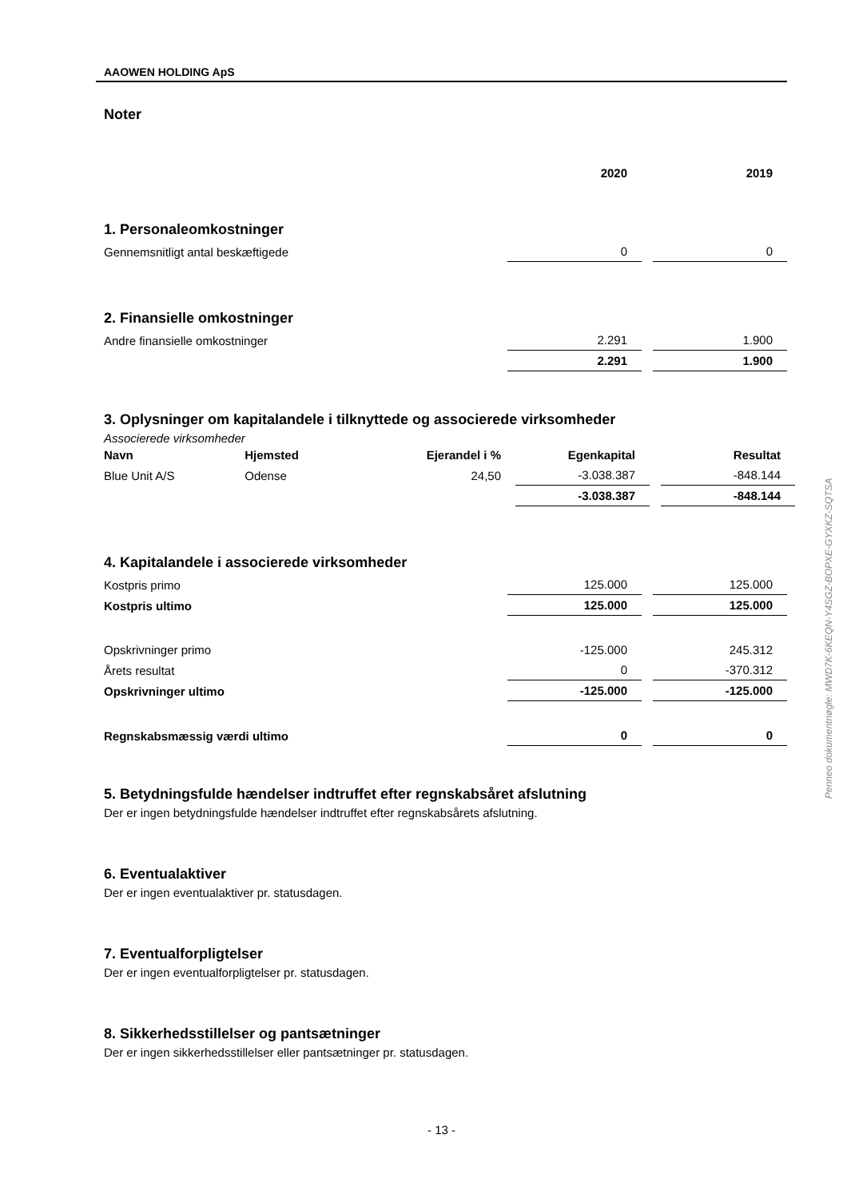AAOWEN HOLDING ApS
Noter
| | 2020 | | 2019 |
1. Personaleomkostninger
| Gennemsnitligt antal beskæftigede | 0 | | 0 |
2. Finansielle omkostninger
| Andre finansielle omkostninger | 2.291 | | 1.900 |
| | 2.291 | | 1.900 |
3. Oplysninger om kapitalandele i tilknyttede og associerede virksomheder
Associerede virksomheder
| Navn | Hjemsted | Ejerandel i % | Egenkapital | | Resultat |
| Blue Unit A/S | Odense | 24,50 | -3.038.387 | | -848.144 |
| | | | -3.038.387 | | -848.144 |
4. Kapitalandele i associerede virksomheder
| Kostpris primo | 125.000 | | 125.000 |
| Kostpris ultimo | 125.000 | | 125.000 |
| Opskrivninger primo | -125.000 | | 245.312 |
| Årets resultat | 0 | | -370.312 |
| Opskrivninger ultimo | -125.000 | | -125.000 |
| Regnskabsmæssig værdi ultimo | 0 | | 0 |
5. Betydningsfulde hændelser indtruffet efter regnskabsåret afslutning
Der er ingen betydningsfulde hændelser indtruffet efter regnskabsårets afslutning.
6. Eventualaktiver
Der er ingen eventualaktiver pr. statusdagen.
7. Eventualforpligtelser
Der er ingen eventualforpligtelser pr. statusdagen.
8. Sikkerhedsstillelser og pantsætninger
Der er ingen sikkerhedsstillelser eller pantsætninger pr. statusdagen.
- 13 -
Penneo dokumentnøgle: MWD7K-6KEQN-Y4SGZ-BOPXE-GYXKZ-SQTSA